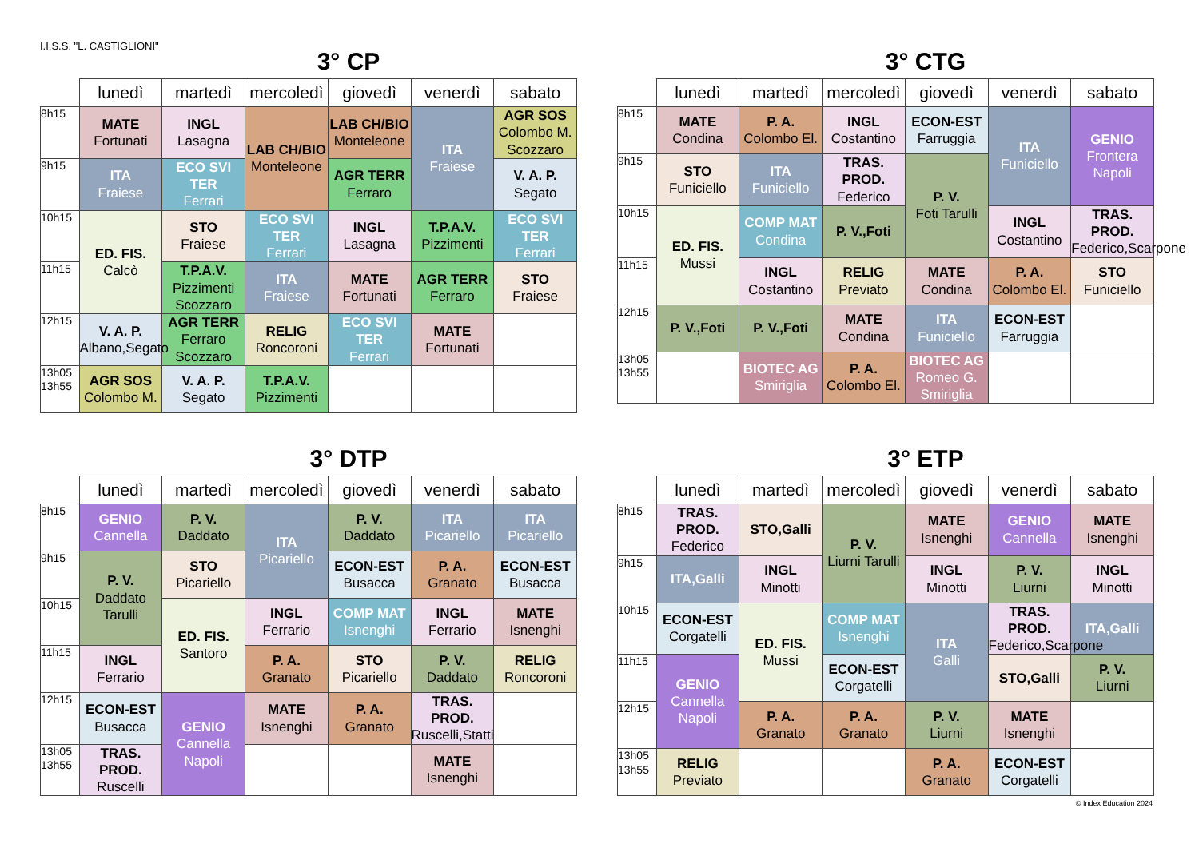I.I.S.S. "L. CASTIGLIONI"
3° CP
| | lunedì | martedì | mercoledì | giovedì | venerdì | sabato |
| --- | --- | --- | --- | --- | --- | --- |
| 8h15 | MATE Fortunati | INGL Lasagna | LAB CH/BIO Monteleone | LAB CH/BIO Monteleone | ITA Fraiese | AGR SOS Colombo M. Scozzaro |
| 9h15 | ITA Fraiese | ECO SVI TER Ferrari | | AGR TERR Ferraro | | V. A. P. Segato |
| 10h15 | ED. FIS. Calcò | STO Fraiese | ECO SVI TER Ferrari | INGL Lasagna | T.P.A.V. Pizzimenti | ECO SVI TER Ferrari |
| 11h15 | | T.P.A.V. Pizzimenti Scozzaro | ITA Fraiese | MATE Fortunati | AGR TERR Ferraro | STO Fraiese |
| 12h15 | V. A. P. Albano,Segato | AGR TERR Ferraro Scozzaro | RELIG Roncoroni | ECO SVI TER Ferrari | MATE Fortunati | |
| 13h05 13h55 | AGR SOS Colombo M. | V. A. P. Segato | T.P.A.V. Pizzimenti | | | |
3° CTG
| | lunedì | martedì | mercoledì | giovedì | venerdì | sabato |
| --- | --- | --- | --- | --- | --- | --- |
| 8h15 | MATE Condina | P. A. Colombo El. | INGL Costantino | ECON-EST Farruggia | ITA Funiciello | GENIO Frontera Napoli |
| 9h15 | STO Funiciello | ITA Funiciello | TRAS. PROD. Federico | P. V. Foti Tarulli | | |
| 10h15 | ED. FIS. Mussi | COMP MAT Condina | P. V.,Foti | | INGL Costantino | TRAS. PROD. Federico,Scarpone |
| 11h15 | | INGL Costantino | RELIG Previato | MATE Condina | P. A. Colombo El. | STO Funiciello |
| 12h15 | P. V.,Foti | P. V.,Foti | MATE Condina | ITA Funiciello | ECON-EST Farruggia | |
| 13h05 13h55 | | BIOTEC AG Smiriglia | P. A. Colombo El. | BIOTEC AG Romeo G. Smiriglia | | |
3° DTP
| | lunedì | martedì | mercoledì | giovedì | venerdì | sabato |
| --- | --- | --- | --- | --- | --- | --- |
| 8h15 | GENIO Cannella | P. V. Daddato | ITA Picariello | P. V. Daddato | ITA Picariello | ITA Picariello |
| 9h15 | P. V. Daddato Tarulli | STO Picariello | | ECON-EST Busacca | P. A. Granato | ECON-EST Busacca |
| 10h15 | | ED. FIS. Santoro | INGL Ferrario | COMP MAT Isnenghi | INGL Ferrario | MATE Isnenghi |
| 11h15 | INGL Ferrario | | P. A. Granato | STO Picariello | P. V. Daddato | RELIG Roncoroni |
| 12h15 | ECON-EST Busacca | GENIO Cannella Napoli | MATE Isnenghi | P. A. Granato | TRAS. PROD. Ruscelli,Statti | |
| 13h05 13h55 | TRAS. PROD. Ruscelli | | | | MATE Isnenghi | |
3° ETP
| | lunedì | martedì | mercoledì | giovedì | venerdì | sabato |
| --- | --- | --- | --- | --- | --- | --- |
| 8h15 | TRAS. PROD. Federico | STO,Galli | P. V. Liurni Tarulli | MATE Isnenghi | GENIO Cannella | MATE Isnenghi |
| 9h15 | ITA,Galli | INGL Minotti | | INGL Minotti | P. V. Liurni | INGL Minotti |
| 10h15 | ECON-EST Corgatelli | ED. FIS. Mussi | COMP MAT Isnenghi | ITA Galli | TRAS. PROD. Federico,Scarpone | ITA,Galli |
| 11h15 | GENIO Cannella Napoli | | ECON-EST Corgatelli | | STO,Galli | P. V. Liurni |
| 12h15 | | P. A. Granato | P. A. Granato | P. V. Liurni | MATE Isnenghi | |
| 13h05 13h55 | RELIG Previato | | | P. A. Granato | ECON-EST Corgatelli | |
© Index Education 2024